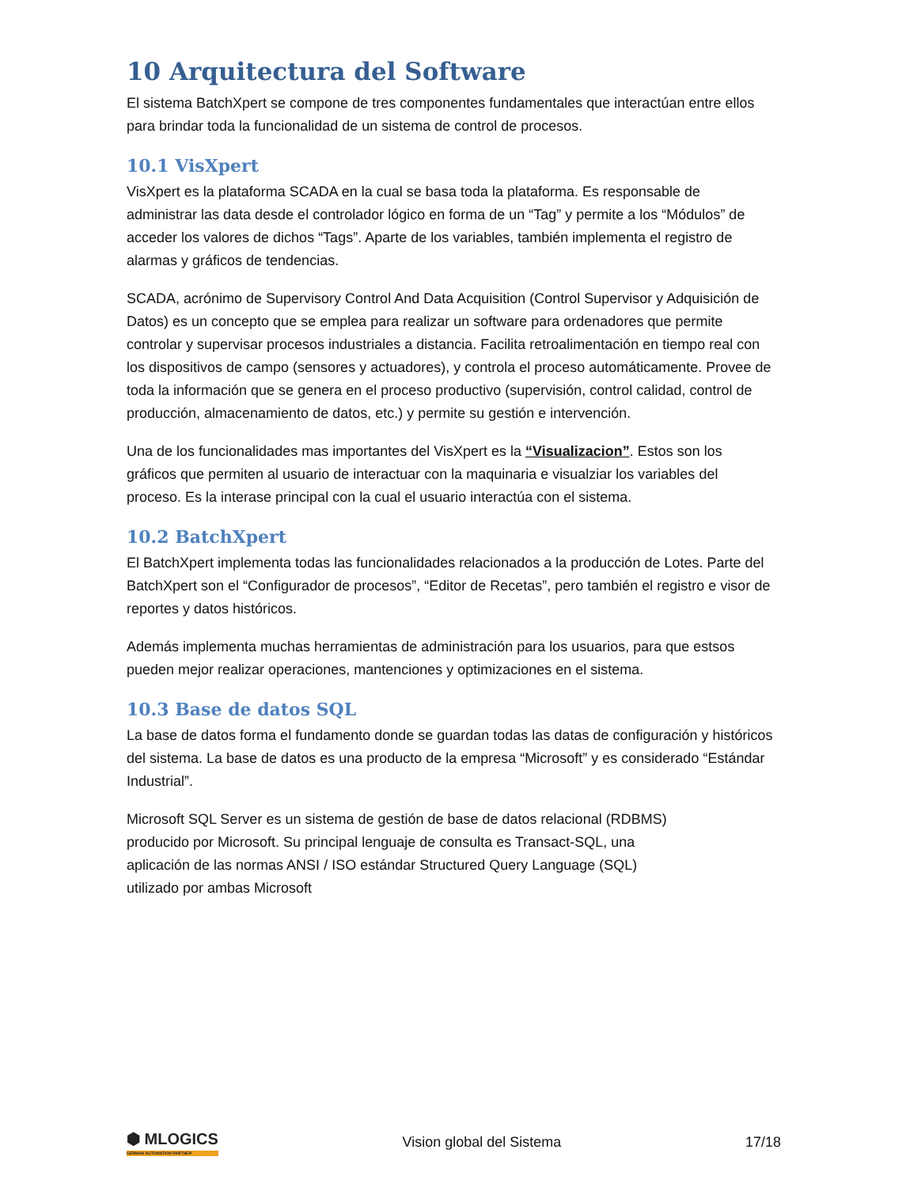10 Arquitectura del Software
El sistema BatchXpert se compone de tres componentes fundamentales que interactúan entre ellos para brindar toda la funcionalidad de un sistema de control de procesos.
10.1 VisXpert
VisXpert es la plataforma SCADA en la cual se basa toda la plataforma. Es responsable de administrar las data desde el controlador lógico en forma de un “Tag” y permite a los “Módulos” de acceder los valores de dichos “Tags”. Aparte de los variables, también implementa el registro de alarmas y gráficos de tendencias.
SCADA, acrónimo de Supervisory Control And Data Acquisition (Control Supervisor y Adquisición de Datos) es un concepto que se emplea para realizar un software para ordenadores que permite controlar y supervisar procesos industriales a distancia. Facilita retroalimentación en tiempo real con los dispositivos de campo (sensores y actuadores), y controla el proceso automáticamente. Provee de toda la información que se genera en el proceso productivo (supervisión, control calidad, control de producción, almacenamiento de datos, etc.) y permite su gestión e intervención.
Una de los funcionalidades mas importantes del VisXpert es la “Visualizacion”. Estos son los gráficos que permiten al usuario de interactuar con la maquinaria e visualziar los variables del proceso. Es la interase principal con la cual el usuario interactúa con el sistema.
10.2 BatchXpert
El BatchXpert implementa todas las funcionalidades relacionados a la producción de Lotes. Parte del BatchXpert son el “Configurador de procesos”, “Editor de Recetas”, pero también el registro e visor de reportes y datos históricos.
Además implementa muchas herramientas de administración para los usuarios, para que estsos pueden mejor realizar operaciones, mantenciones y optimizaciones en el sistema.
10.3 Base de datos SQL
La base de datos forma el fundamento donde se guardan todas las datas de configuración y históricos del sistema. La base de datos es una producto de la empresa “Microsoft” y es considerado “Estándar Industrial”.
Microsoft SQL Server es un sistema de gestión de base de datos relacional (RDBMS)
producido por Microsoft. Su principal lenguaje de consulta es Transact-SQL, una
aplicación de las normas ANSI / ISO estándar Structured Query Language (SQL)
utilizado por ambas Microsoft
⬢ MLOGICS
GERMAN AUTOMATION PARTNER
Vision global del Sistema 17/18